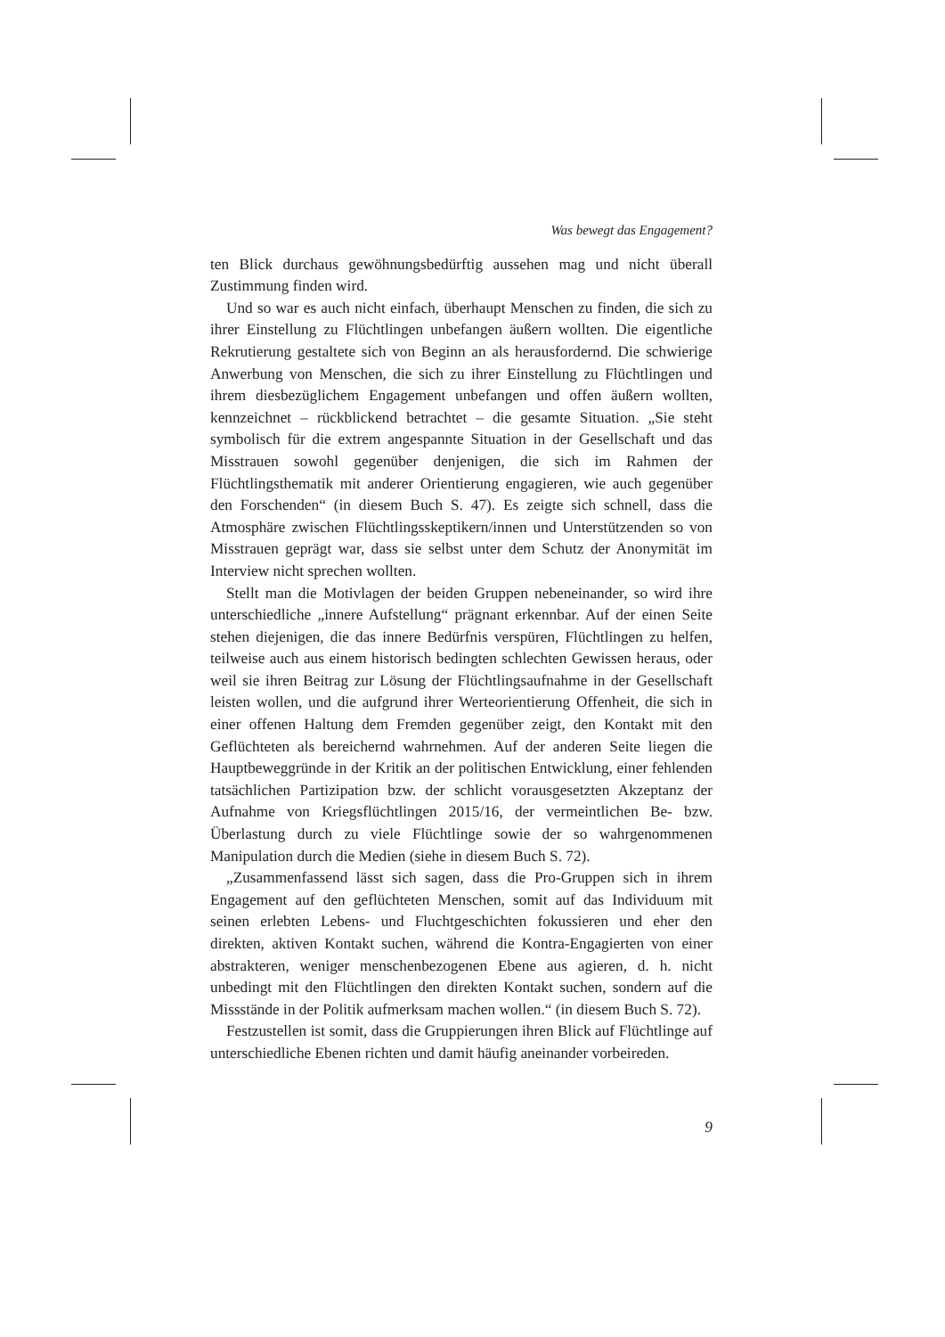Was bewegt das Engagement?
ten Blick durchaus gewöhnungsbedürftig aussehen mag und nicht überall Zustimmung finden wird.
Und so war es auch nicht einfach, überhaupt Menschen zu finden, die sich zu ihrer Einstellung zu Flüchtlingen unbefangen äußern wollten. Die eigentliche Rekrutierung gestaltete sich von Beginn an als herausfordernd. Die schwierige Anwerbung von Menschen, die sich zu ihrer Einstellung zu Flüchtlingen und ihrem diesbezüglichem Engagement unbefangen und offen äußern wollten, kennzeichnet – rückblickend betrachtet – die gesamte Situation. „Sie steht symbolisch für die extrem angespannte Situation in der Gesellschaft und das Misstrauen sowohl gegenüber denjenigen, die sich im Rahmen der Flüchtlingsthematik mit anderer Orientierung engagieren, wie auch gegenüber den Forschenden“ (in diesem Buch S. 47). Es zeigte sich schnell, dass die Atmosphäre zwischen Flüchtlingsskeptikern/innen und Unterstützenden so von Misstrauen geprägt war, dass sie selbst unter dem Schutz der Anonymität im Interview nicht sprechen wollten.
Stellt man die Motivlagen der beiden Gruppen nebeneinander, so wird ihre unterschiedliche „innere Aufstellung“ prägnant erkennbar. Auf der einen Seite stehen diejenigen, die das innere Bedürfnis verspüren, Flüchtlingen zu helfen, teilweise auch aus einem historisch bedingten schlechten Gewissen heraus, oder weil sie ihren Beitrag zur Lösung der Flüchtlingsaufnahme in der Gesellschaft leisten wollen, und die aufgrund ihrer Werteorientierung Offenheit, die sich in einer offenen Haltung dem Fremden gegenüber zeigt, den Kontakt mit den Geflüchteten als bereichernd wahrnehmen. Auf der anderen Seite liegen die Hauptbeweggründe in der Kritik an der politischen Entwicklung, einer fehlenden tatsächlichen Partizipation bzw. der schlicht vorausgesetzten Akzeptanz der Aufnahme von Kriegsflüchtlingen 2015/16, der vermeintlichen Be- bzw. Überlastung durch zu viele Flüchtlinge sowie der so wahrgenommenen Manipulation durch die Medien (siehe in diesem Buch S. 72).
„Zusammenfassend lässt sich sagen, dass die Pro-Gruppen sich in ihrem Engagement auf den geflüchteten Menschen, somit auf das Individuum mit seinen erlebten Lebens- und Fluchtgeschichten fokussieren und eher den direkten, aktiven Kontakt suchen, während die Kontra-Engagierten von einer abstrakteren, weniger menschenbezogenen Ebene aus agieren, d. h. nicht unbedingt mit den Flüchtlingen den direkten Kontakt suchen, sondern auf die Missstände in der Politik aufmerksam machen wollen.“ (in diesem Buch S. 72).
Festzustellen ist somit, dass die Gruppierungen ihren Blick auf Flüchtlinge auf unterschiedliche Ebenen richten und damit häufig aneinander vorbeireden.
9